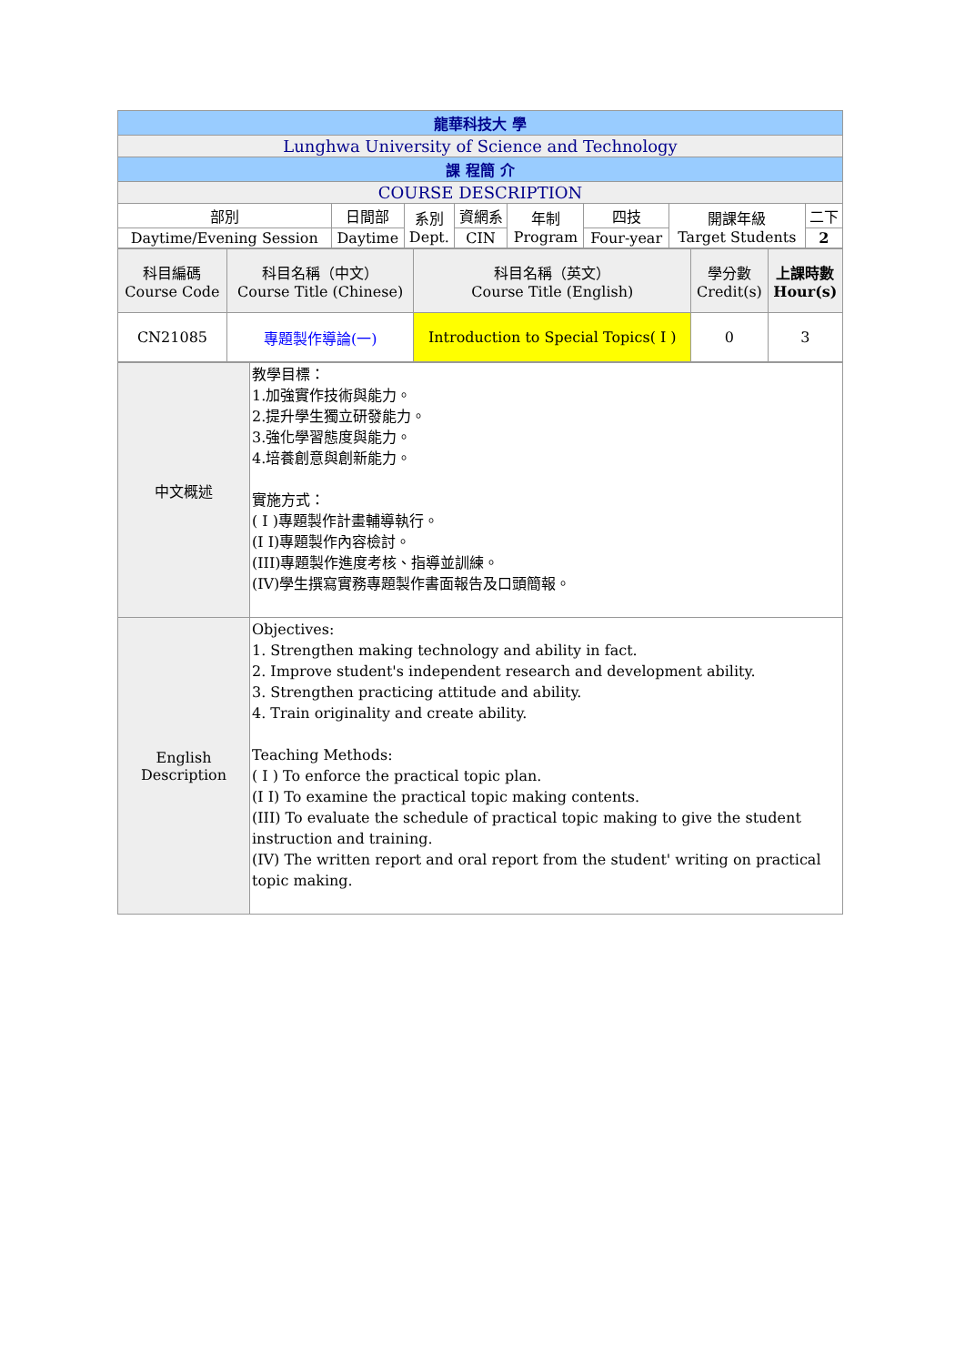| 龍華科技大 學 | | | | | | | |
| --- | --- | --- | --- | --- | --- | --- | --- |
| Lunghwa University of Science and Technology | | | | | | | |
| 課 程簡 介 | | | | | | | |
| COURSE DESCRIPTION | | | | | | | |
| 部別 | 日間部 | 系別 Dept. | 資網系 | 年制 Program | 四技 | 開課年級 Target Students | 二下 |
| Daytime/Evening Session | Daytime | | CIN | | Four-year | | 2 |
| 科目編碼 Course Code | 科目名稱（中文） Course Title (Chinese) | 科目名稱（英文） Course Title (English) | 學分數 Credit(s) | 上課時數 Hour(s) |
| CN21085 | 專題製作導論(一) | Introduction to Special Topics( I ) | 0 | 3 |
| 中文概述 | 教學目標： 1.加強實作技術與能力。 2.提升學生獨立研發能力。 3.強化學習態度與能力。 4.培養創意與創新能力。 實施方式： ( I )專題製作計畫輔導執行。 (I I)專題製作內容檢討。 (III)專題製作進度考核、指導並訓練。 (IV)學生撰寫實務專題製作書面報告及口頭簡報。 |
| English Description | Objectives: 1. Strengthen making technology and ability in fact. 2. Improve student's independent research and development ability. 3. Strengthen practicing attitude and ability. 4. Train originality and create ability. Teaching Methods: ( I ) To enforce the practical topic plan. (I I) To examine the practical topic making contents. (III) To evaluate the schedule of practical topic making to give the student instruction and training. (IV) The written report and oral report from the student' writing on practical topic making. |